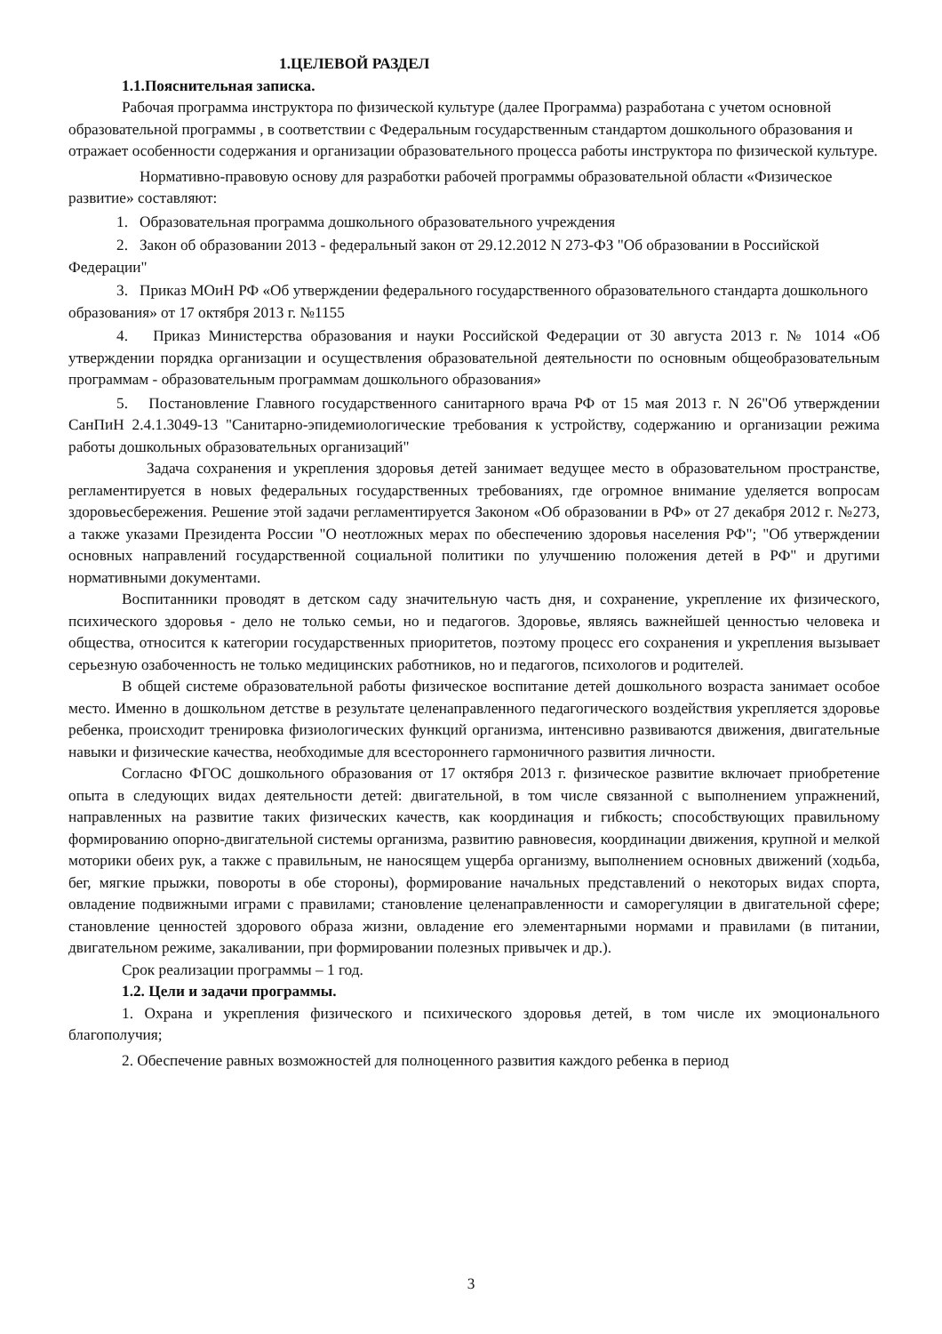1.ЦЕЛЕВОЙ РАЗДЕЛ
1.1.Пояснительная записка.
Рабочая программа инструктора по физической культуре (далее Программа) разработана с учетом основной образовательной программы , в соответствии с Федеральным государственным стандартом дошкольного образования и отражает особенности содержания и организации образовательного процесса работы инструктора по физической культуре.
Нормативно-правовую основу для разработки рабочей программы образовательной области «Физическое развитие» составляют:
1. Образовательная программа дошкольного образовательного учреждения
2. Закон об образовании 2013 - федеральный закон от 29.12.2012 N 273-ФЗ "Об образовании в Российской Федерации"
3. Приказ МОиН РФ «Об утверждении федерального государственного образовательного стандарта дошкольного образования» от 17 октября 2013 г. №1155
4. Приказ Министерства образования и науки Российской Федерации от 30 августа 2013 г. № 1014 «Об утверждении порядка организации и осуществления образовательной деятельности по основным общеобразовательным программам - образовательным программам дошкольного образования»
5. Постановление Главного государственного санитарного врача РФ от 15 мая 2013 г. N 26"Об утверждении СанПиН 2.4.1.3049-13 "Санитарно-эпидемиологические требования к устройству, содержанию и организации режима работы дошкольных образовательных организаций"
Задача сохранения и укрепления здоровья детей занимает ведущее место в образовательном пространстве, регламентируется в новых федеральных государственных требованиях, где огромное внимание уделяется вопросам здоровьесбережения. Решение этой задачи регламентируется Законом «Об образовании в РФ» от 27 декабря 2012 г. №273, а также указами Президента России "О неотложных мерах по обеспечению здоровья населения РФ"; "Об утверждении основных направлений государственной социальной политики по улучшению положения детей в РФ" и другими нормативными документами.
Воспитанники проводят в детском саду значительную часть дня, и сохранение, укрепление их физического, психического здоровья - дело не только семьи, но и педагогов. Здоровье, являясь важнейшей ценностью человека и общества, относится к категории государственных приоритетов, поэтому процесс его сохранения и укрепления вызывает серьезную озабоченность не только медицинских работников, но и педагогов, психологов и родителей.
В общей системе образовательной работы физическое воспитание детей дошкольного возраста занимает особое место. Именно в дошкольном детстве в результате целенаправленного педагогического воздействия укрепляется здоровье ребенка, происходит тренировка физиологических функций организма, интенсивно развиваются движения, двигательные навыки и физические качества, необходимые для всестороннего гармоничного развития личности.
Согласно ФГОС дошкольного образования от 17 октября 2013 г. физическое развитие включает приобретение опыта в следующих видах деятельности детей: двигательной, в том числе связанной с выполнением упражнений, направленных на развитие таких физических качеств, как координация и гибкость; способствующих правильному формированию опорно-двигательной системы организма, развитию равновесия, координации движения, крупной и мелкой моторики обеих рук, а также с правильным, не наносящем ущерба организму, выполнением основных движений (ходьба, бег, мягкие прыжки, повороты в обе стороны), формирование начальных представлений о некоторых видах спорта, овладение подвижными играми с правилами; становление целенаправленности и саморегуляции в двигательной сфере; становление ценностей здорового образа жизни, овладение его элементарными нормами и правилами (в питании, двигательном режиме, закаливании, при формировании полезных привычек и др.).
Срок реализации программы – 1 год.
1.2. Цели и задачи программы.
1. Охрана и укрепления физического и психического здоровья детей, в том числе их эмоционального благополучия;
2. Обеспечение равных возможностей для полноценного развития каждого ребенка в период
3